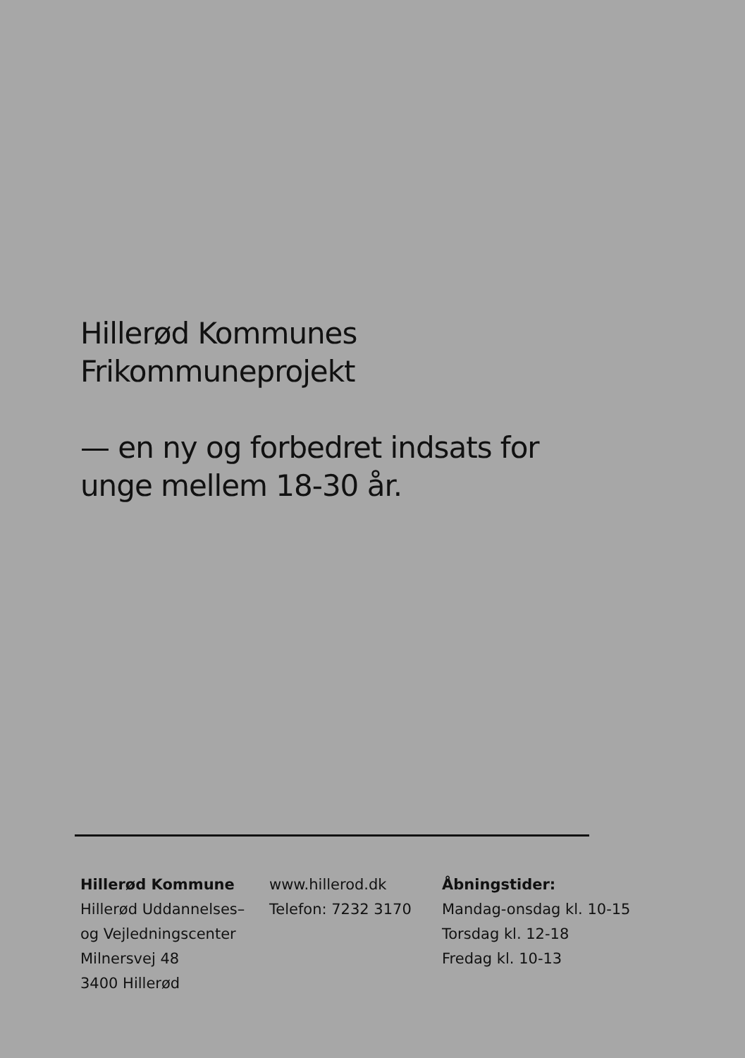Hillerød Kommunes
Frikommuneprojekt
— en ny og forbedret indsats for
unge mellem 18-30 år.
Hillerød Kommune
Hillerød Uddannelses–
og Vejledningscenter
Milnersvej 48
3400 Hillerød
www.hillerod.dk
Telefon: 7232 3170
Åbningstider:
Mandag-onsdag kl. 10-15
Torsdag kl. 12-18
Fredag kl. 10-13